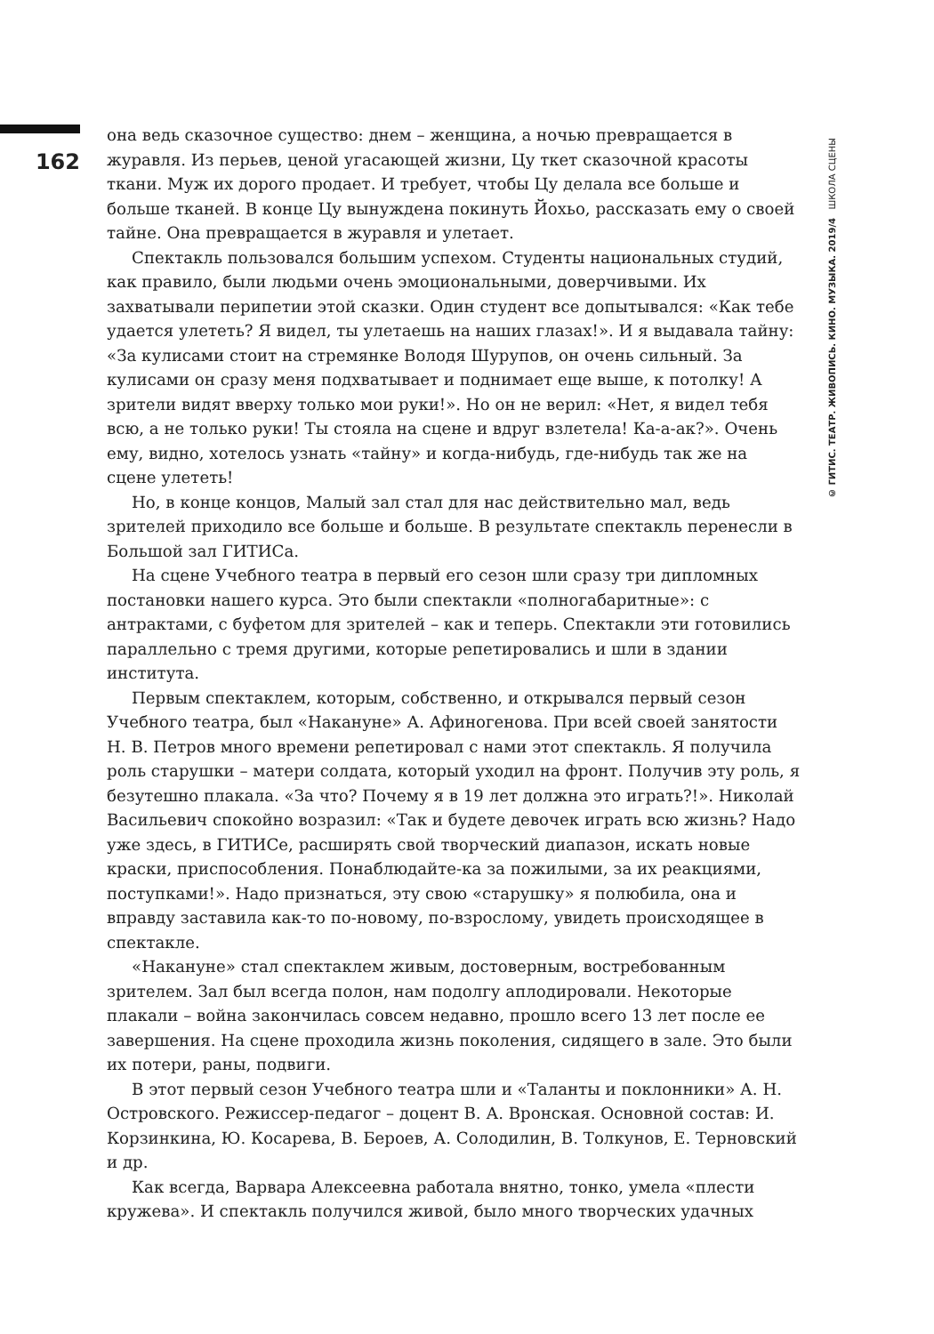162
она ведь сказочное существо: днем – женщина, а ночью превращается в журавля. Из перьев, ценой угасающей жизни, Цу ткет сказочной красоты ткани. Муж их дорого продает. И требует, чтобы Цу делала все больше и больше тканей. В конце Цу вынуждена покинуть Йохьо, рассказать ему о своей тайне. Она превращается в журавля и улетает.
Спектакль пользовался большим успехом. Студенты национальных студий, как правило, были людьми очень эмоциональными, доверчивыми. Их захватывали перипетии этой сказки. Один студент все допытывался: «Как тебе удается улететь? Я видел, ты улетаешь на наших глазах!». И я выдавала тайну: «За кулисами стоит на стремянке Володя Шурупов, он очень сильный. За кулисами он сразу меня подхватывает и поднимает еще выше, к потолку! А зрители видят вверху только мои руки!». Но он не верил: «Нет, я видел тебя всю, а не только руки! Ты стояла на сцене и вдруг взлетела! Ка-а-ак?». Очень ему, видно, хотелось узнать «тайну» и когда-нибудь, где-нибудь так же на сцене улететь!
Но, в конце концов, Малый зал стал для нас действительно мал, ведь зрителей приходило все больше и больше. В результате спектакль перенесли в Большой зал ГИТИСа.
На сцене Учебного театра в первый его сезон шли сразу три дипломных постановки нашего курса. Это были спектакли «полногабаритные»: с антрактами, с буфетом для зрителей – как и теперь. Спектакли эти готовились параллельно с тремя другими, которые репетировались и шли в здании института.
Первым спектаклем, которым, собственно, и открывался первый сезон Учебного театра, был «Накануне» А. Афиногенова. При всей своей занятости Н. В. Петров много времени репетировал с нами этот спектакль. Я получила роль старушки – матери солдата, который уходил на фронт. Получив эту роль, я безутешно плакала. «За что? Почему я в 19 лет должна это играть?!». Николай Васильевич спокойно возразил: «Так и будете девочек играть всю жизнь? Надо уже здесь, в ГИТИСе, расширять свой творческий диапазон, искать новые краски, приспособления. Понаблюдайте-ка за пожилыми, за их реакциями, поступками!». Надо признаться, эту свою «старушку» я полюбила, она и вправду заставила как-то по-новому, по-взрослому, увидеть происходящее в спектакле.
«Накануне» стал спектаклем живым, достоверным, востребованным зрителем. Зал был всегда полон, нам подолгу аплодировали. Некоторые плакали – война закончилась совсем недавно, прошло всего 13 лет после ее завершения. На сцене проходила жизнь поколения, сидящего в зале. Это были их потери, раны, подвиги.
В этот первый сезон Учебного театра шли и «Таланты и поклонники» А. Н. Островского. Режиссер-педагог – доцент В. А. Вронская. Основной состав: И. Корзинкина, Ю. Косарева, В. Бероев, А. Солодилин, В. Толкунов, Е. Терновский и др.
Как всегда, Варвара Алексеевна работала внятно, тонко, умела «плести кружева». И спектакль получился живой, было много творческих удачных
© ГИТИС. ТЕАТР. ЖИВОПИСЬ. КИНО. МУЗЫКА. 2019/4 ШКОЛА СЦЕНЫ